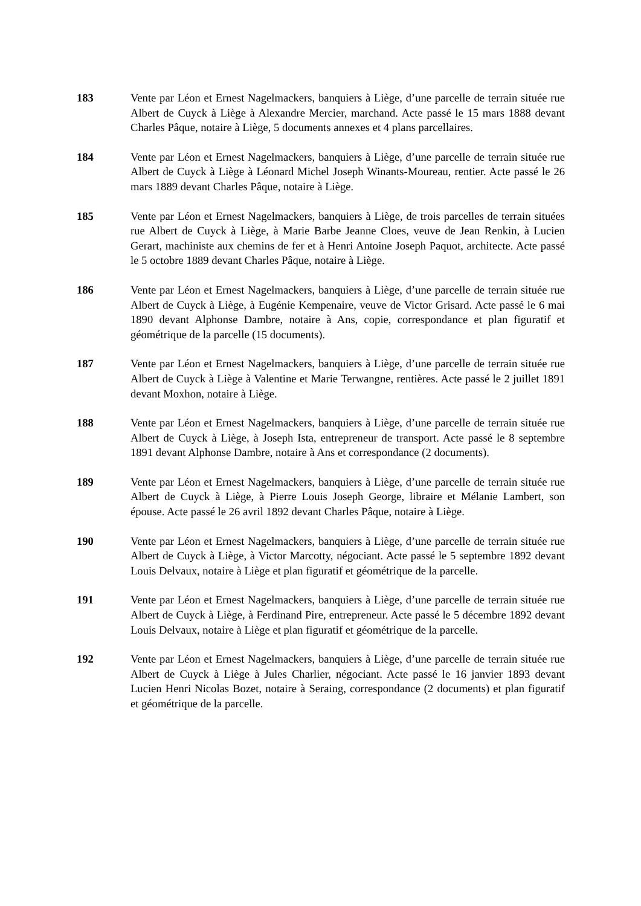183 Vente par Léon et Ernest Nagelmackers, banquiers à Liège, d’une parcelle de terrain située rue Albert de Cuyck à Liège à Alexandre Mercier, marchand. Acte passé le 15 mars 1888 devant Charles Pâque, notaire à Liège, 5 documents annexes et 4 plans parcellaires.
184 Vente par Léon et Ernest Nagelmackers, banquiers à Liège, d’une parcelle de terrain située rue Albert de Cuyck à Liège à Léonard Michel Joseph Winants-Moureau, rentier. Acte passé le 26 mars 1889 devant Charles Pâque, notaire à Liège.
185 Vente par Léon et Ernest Nagelmackers, banquiers à Liège, de trois parcelles de terrain situées rue Albert de Cuyck à Liège, à Marie Barbe Jeanne Cloes, veuve de Jean Renkin, à Lucien Gerart, machiniste aux chemins de fer et à Henri Antoine Joseph Paquot, architecte. Acte passé le 5 octobre 1889 devant Charles Pâque, notaire à Liège.
186 Vente par Léon et Ernest Nagelmackers, banquiers à Liège, d’une parcelle de terrain située rue Albert de Cuyck à Liège, à Eugénie Kempenaire, veuve de Victor Grisard. Acte passé le 6 mai 1890 devant Alphonse Dambre, notaire à Ans, copie, correspondance et plan figuratif et géométrique de la parcelle (15 documents).
187 Vente par Léon et Ernest Nagelmackers, banquiers à Liège, d’une parcelle de terrain située rue Albert de Cuyck à Liège à Valentine et Marie Terwangne, rentières. Acte passé le 2 juillet 1891 devant Moxhon, notaire à Liège.
188 Vente par Léon et Ernest Nagelmackers, banquiers à Liège, d’une parcelle de terrain située rue Albert de Cuyck à Liège, à Joseph Ista, entrepreneur de transport. Acte passé le 8 septembre 1891 devant Alphonse Dambre, notaire à Ans et correspondance (2 documents).
189 Vente par Léon et Ernest Nagelmackers, banquiers à Liège, d’une parcelle de terrain située rue Albert de Cuyck à Liège, à Pierre Louis Joseph George, libraire et Mélanie Lambert, son épouse. Acte passé le 26 avril 1892 devant Charles Pâque, notaire à Liège.
190 Vente par Léon et Ernest Nagelmackers, banquiers à Liège, d’une parcelle de terrain située rue Albert de Cuyck à Liège, à Victor Marcotty, négociant. Acte passé le 5 septembre 1892 devant Louis Delvaux, notaire à Liège et plan figuratif et géométrique de la parcelle.
191 Vente par Léon et Ernest Nagelmackers, banquiers à Liège, d’une parcelle de terrain située rue Albert de Cuyck à Liège, à Ferdinand Pire, entrepreneur. Acte passé le 5 décembre 1892 devant Louis Delvaux, notaire à Liège et plan figuratif et géométrique de la parcelle.
192 Vente par Léon et Ernest Nagelmackers, banquiers à Liège, d’une parcelle de terrain située rue Albert de Cuyck à Liège à Jules Charlier, négociant. Acte passé le 16 janvier 1893 devant Lucien Henri Nicolas Bozet, notaire à Seraing, correspondance (2 documents) et plan figuratif et géométrique de la parcelle.